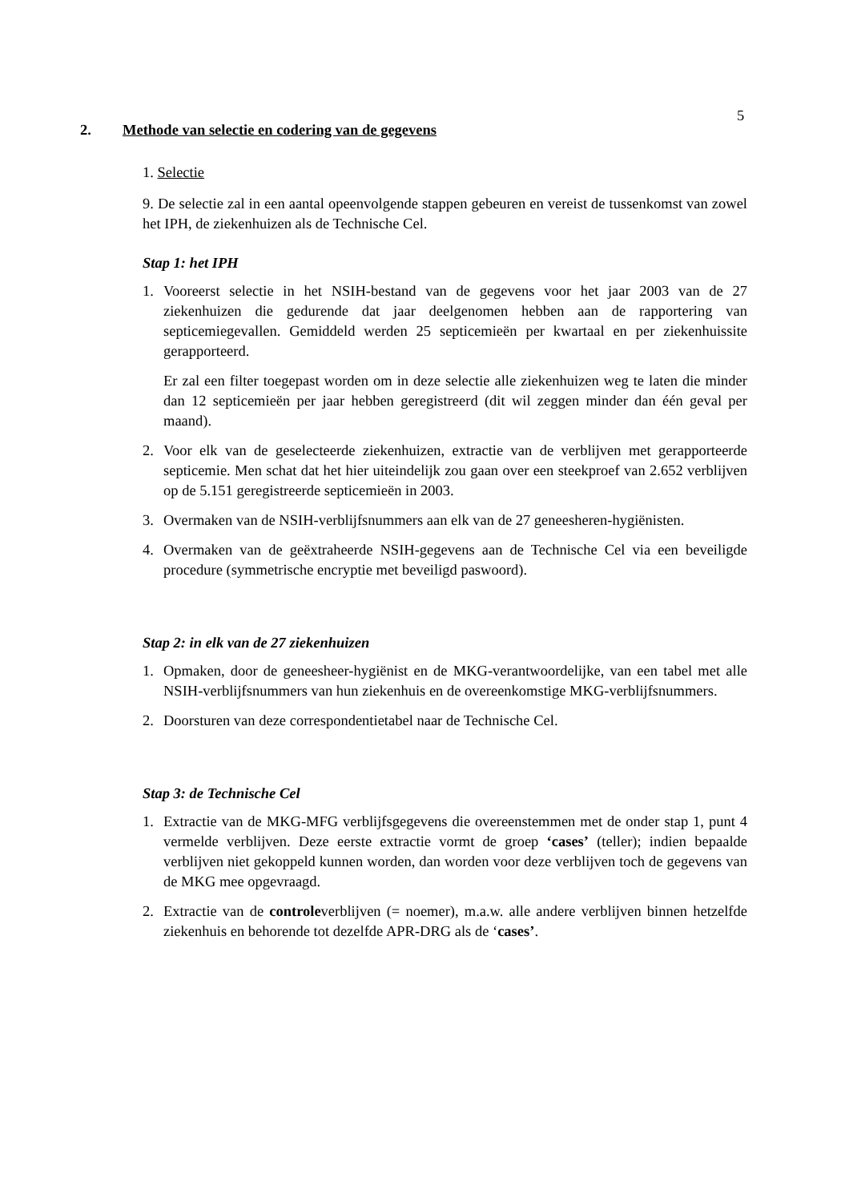5
2. Methode van selectie en codering van de gegevens
1. Selectie
9. De selectie zal in een aantal opeenvolgende stappen gebeuren en vereist de tussenkomst van zowel het IPH, de ziekenhuizen als de Technische Cel.
Stap 1: het IPH
1. Vooreerst selectie in het NSIH-bestand van de gegevens voor het jaar 2003 van de 27 ziekenhuizen die gedurende dat jaar deelgenomen hebben aan de rapportering van septicemiegevallen. Gemiddeld werden 25 septicemieën per kwartaal en per ziekenhuissite gerapporteerd.
Er zal een filter toegepast worden om in deze selectie alle ziekenhuizen weg te laten die minder dan 12 septicemieën per jaar hebben geregistreerd (dit wil zeggen minder dan één geval per maand).
2. Voor elk van de geselecteerde ziekenhuizen, extractie van de verblijven met gerapporteerde septicemie. Men schat dat het hier uiteindelijk zou gaan over een steekproef van 2.652 verblijven op de 5.151 geregistreerde septicemieën in 2003.
3. Overmaken van de NSIH-verblijfsnummers aan elk van de 27 geneesheren-hygiënisten.
4. Overmaken van de geëxtraheerde NSIH-gegevens aan de Technische Cel via een beveiligde procedure (symmetrische encryptie met beveiligd paswoord).
Stap 2: in elk van de 27 ziekenhuizen
1. Opmaken, door de geneesheer-hygiënist en de MKG-verantwoordelijke, van een tabel met alle NSIH-verblijfsnummers van hun ziekenhuis en de overeenkomstige MKG-verblijfsnummers.
2. Doorsturen van deze correspondentietabel naar de Technische Cel.
Stap 3: de Technische Cel
1. Extractie van de MKG-MFG verblijfsgegevens die overeenstemmen met de onder stap 1, punt 4 vermelde verblijven. Deze eerste extractie vormt de groep ‘cases’ (teller); indien bepaalde verblijven niet gekoppeld kunnen worden, dan worden voor deze verblijven toch de gegevens van de MKG mee opgevraagd.
2. Extractie van de controleverblijven (= noemer), m.a.w. alle andere verblijven binnen hetzelfde ziekenhuis en behorende tot dezelfde APR-DRG als de ‘cases’.